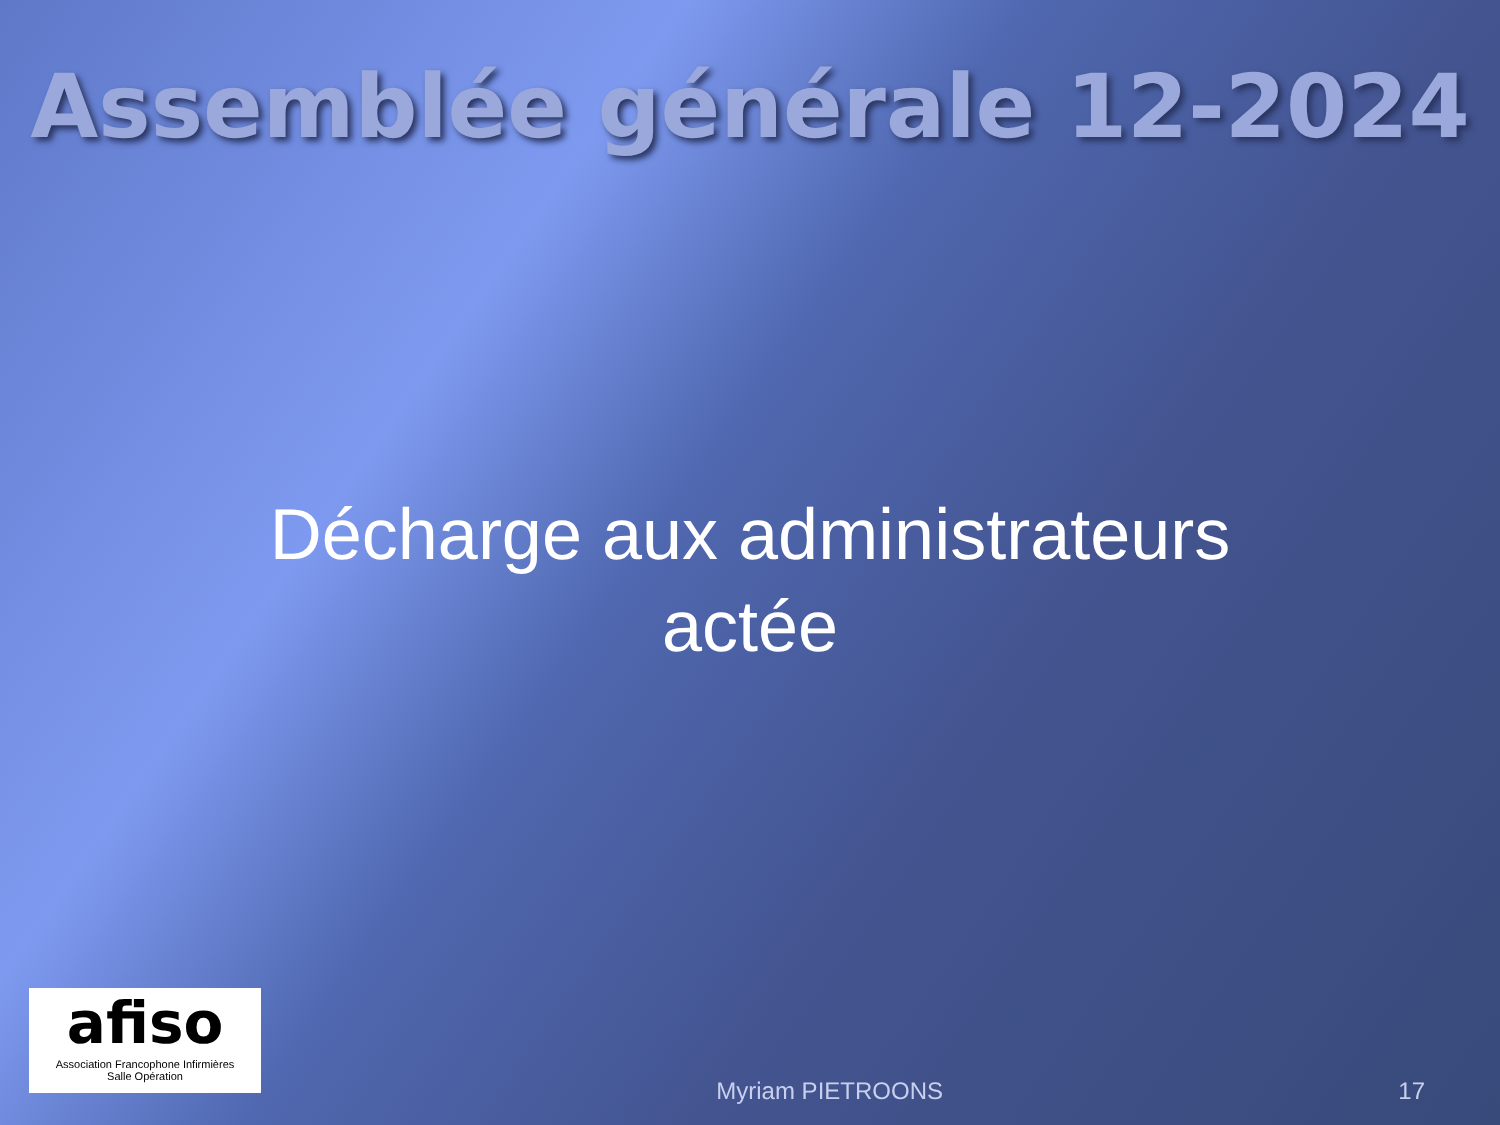Assemblée générale 12-2024
Décharge aux administrateurs
actée
afiso
Association Francophone Infirmières
Salle Opération
Myriam PIETROONS
17